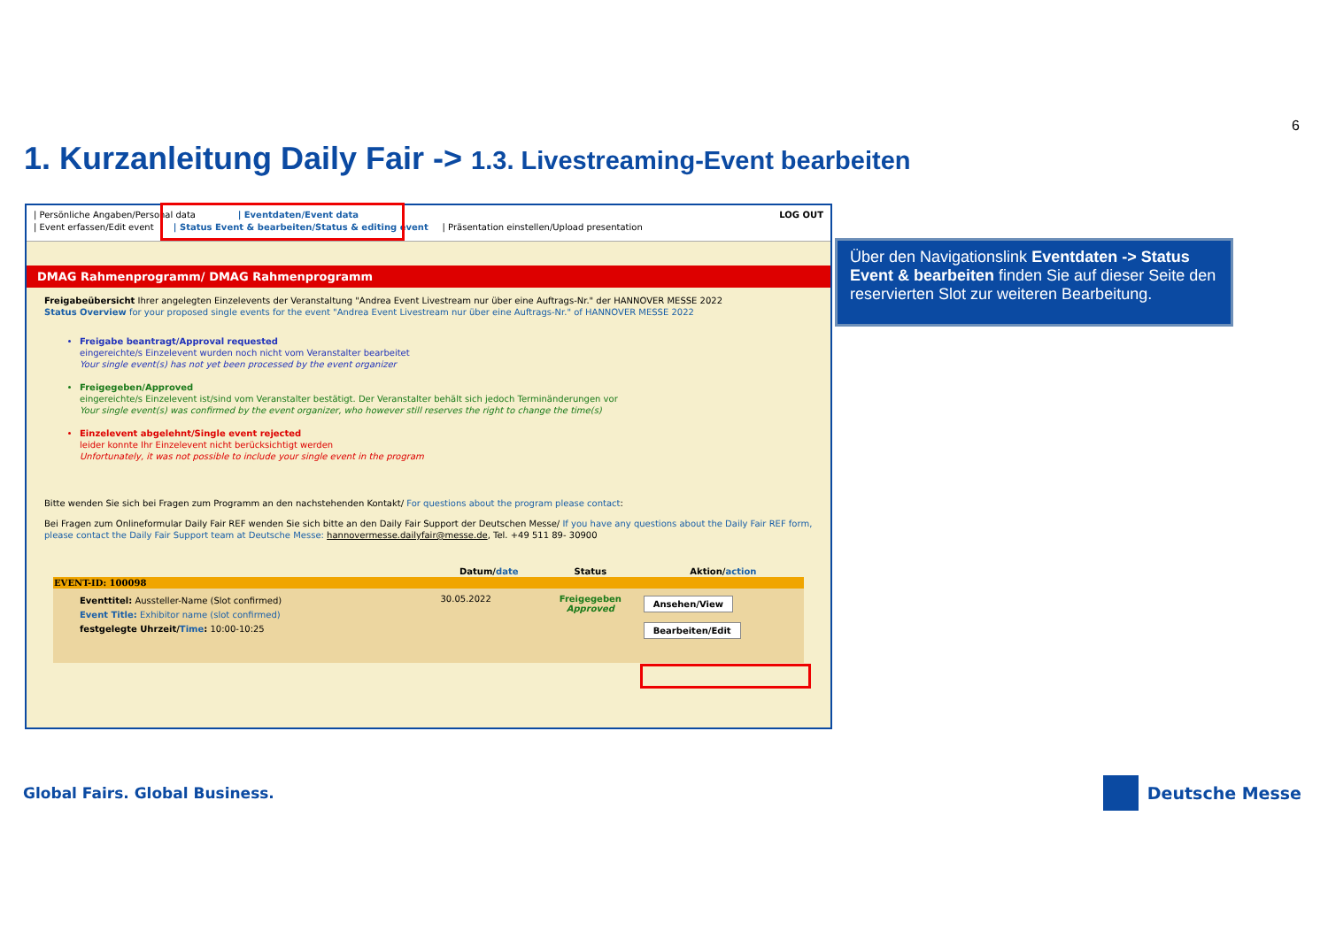6
1. Kurzanleitung Daily Fair -> 1.3. Livestreaming-Event bearbeiten
| Persönliche Angaben/Personal data | Eventdaten/Event data LOG OUT
| Event erfassen/Edit event | Status Event & bearbeiten/Status & editing event | Präsentation einstellen/Upload presentation
DMAG Rahmenprogramm/ DMAG Rahmenprogramm
Freigabeübersicht Ihrer angelegten Einzelevents der Veranstaltung "Andrea Event Livestream nur über eine Auftrags-Nr." der HANNOVER MESSE 2022
Status Overview for your proposed single events for the event "Andrea Event Livestream nur über eine Auftrags-Nr." of HANNOVER MESSE 2022
Freigabe beantragt/Approval requested
eingereichte/s Einzelevent wurden noch nicht vom Veranstalter bearbeitet
Your single event(s) has not yet been processed by the event organizer
Freigegeben/Approved
eingereichte/s Einzelevent ist/sind vom Veranstalter bestätigt. Der Veranstalter behält sich jedoch Terminänderungen vor
Your single event(s) was confirmed by the event organizer, who however still reserves the right to change the time(s)
Einzelevent abgelehnt/Single event rejected
leider konnte Ihr Einzelevent nicht berücksichtigt werden
Unfortunately, it was not possible to include your single event in the program
Bitte wenden Sie sich bei Fragen zum Programm an den nachstehenden Kontakt/ For questions about the program please contact:
Bei Fragen zum Onlineformular Daily Fair REF wenden Sie sich bitte an den Daily Fair Support der Deutschen Messe/ If you have any questions about the Daily Fair REF form, please contact the Daily Fair Support team at Deutsche Messe: hannovermesse.dailyfair@messe.de, Tel. +49 511 89- 30900
| | Datum/ date | Status | Aktion/ action |
| --- | --- | --- | --- |
| EVENT-ID: 100098 | | | |
| Eventtitel: Aussteller-Name (Slot confirmed) Event Title: Exhibitor name (slot confirmed) festgelegte Uhrzeit/ Time : 10:00-10:25 | 30.05.2022 | Freigegeben Approved | Ansehen/View Bearbeiten/Edit |
Über den Navigationslink Eventdaten -> Status Event & bearbeiten finden Sie auf dieser Seite den reservierten Slot zur weiteren Bearbeitung.
Global Fairs. Global Business. Deutsche Messe